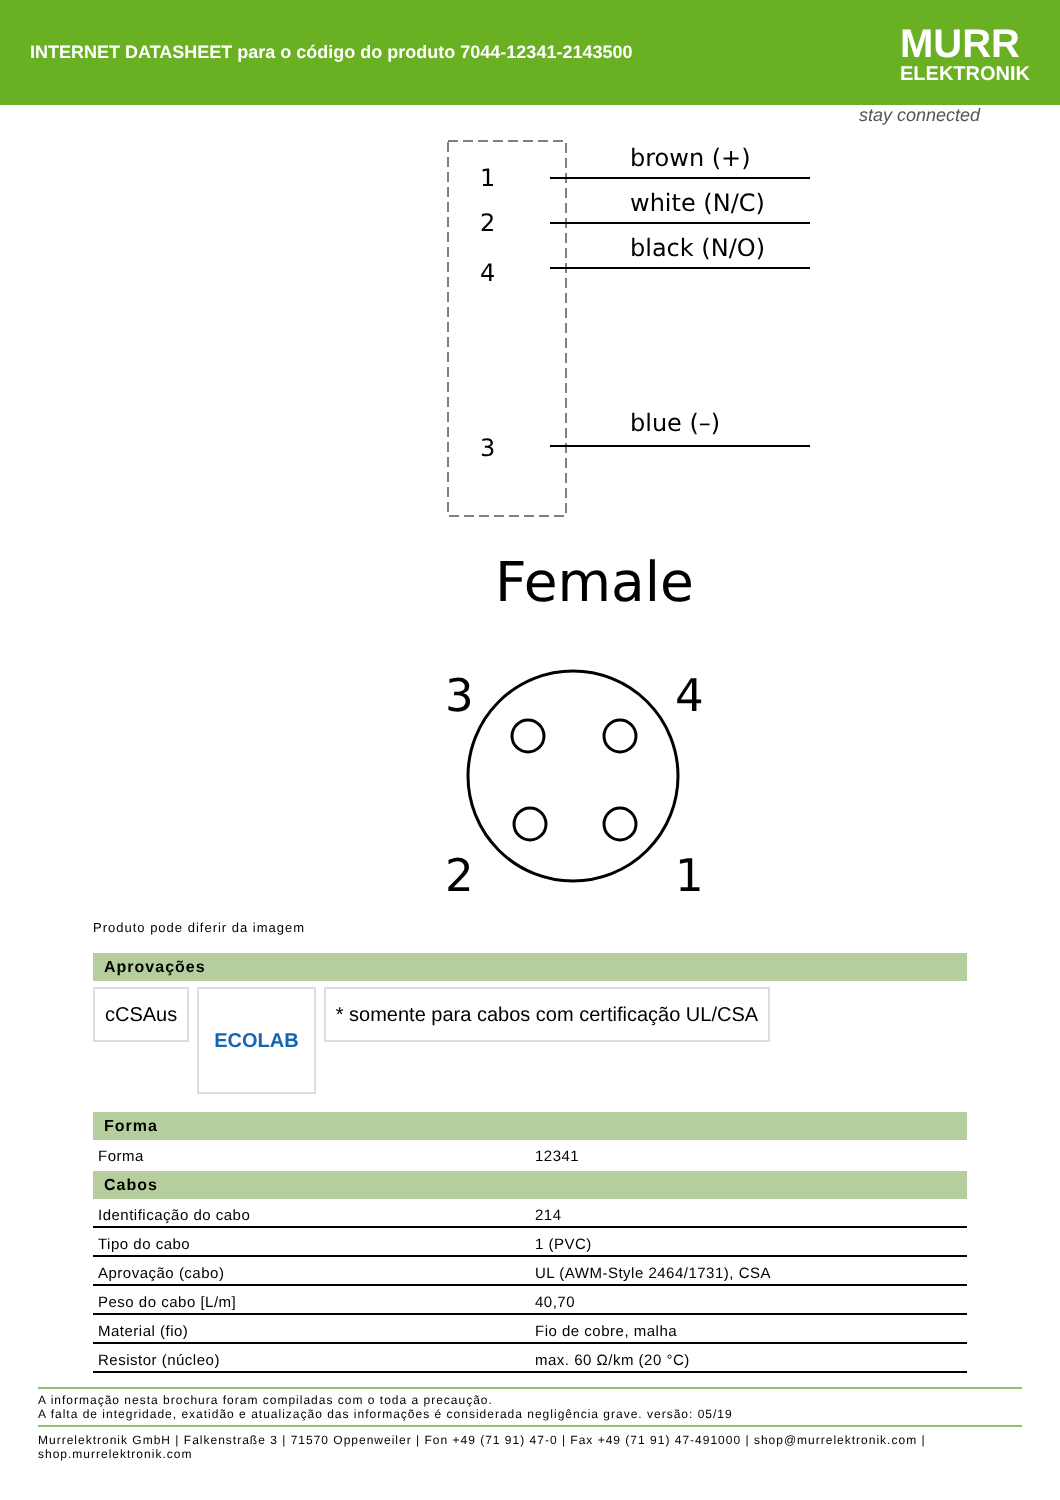INTERNET DATASHEET para o código do produto 7044-12341-2143500
MURR
ELEKTRONIK
stay connected
1
2
4
3
brown (+)
white (N/C)
black (N/O)
blue (–)
Female
3
4
2
1
Produto pode diferir da imagem
Aprovações
cCSAus
ECOLAB
* somente para cabos com certificação UL/CSA
Forma
| Forma | 12341 |
Cabos
| Identificação do cabo | 214 |
| Tipo do cabo | 1 (PVC) |
| Aprovação (cabo) | UL (AWM-Style 2464/1731), CSA |
| Peso do cabo [L/m] | 40,70 |
| Material (fio) | Fio de cobre, malha |
| Resistor (núcleo) | max. 60 Ω/km (20 °C) |
A informação nesta brochura foram compiladas com o toda a precaução.
A falta de integridade, exatidão e atualização das informações é considerada negligência grave. versão: 05/19
Murrelektronik GmbH | Falkenstraße 3 | 71570 Oppenweiler | Fon +49 (71 91) 47-0 | Fax +49 (71 91) 47-491000 | shop@murrelektronik.com | shop.murrelektronik.com